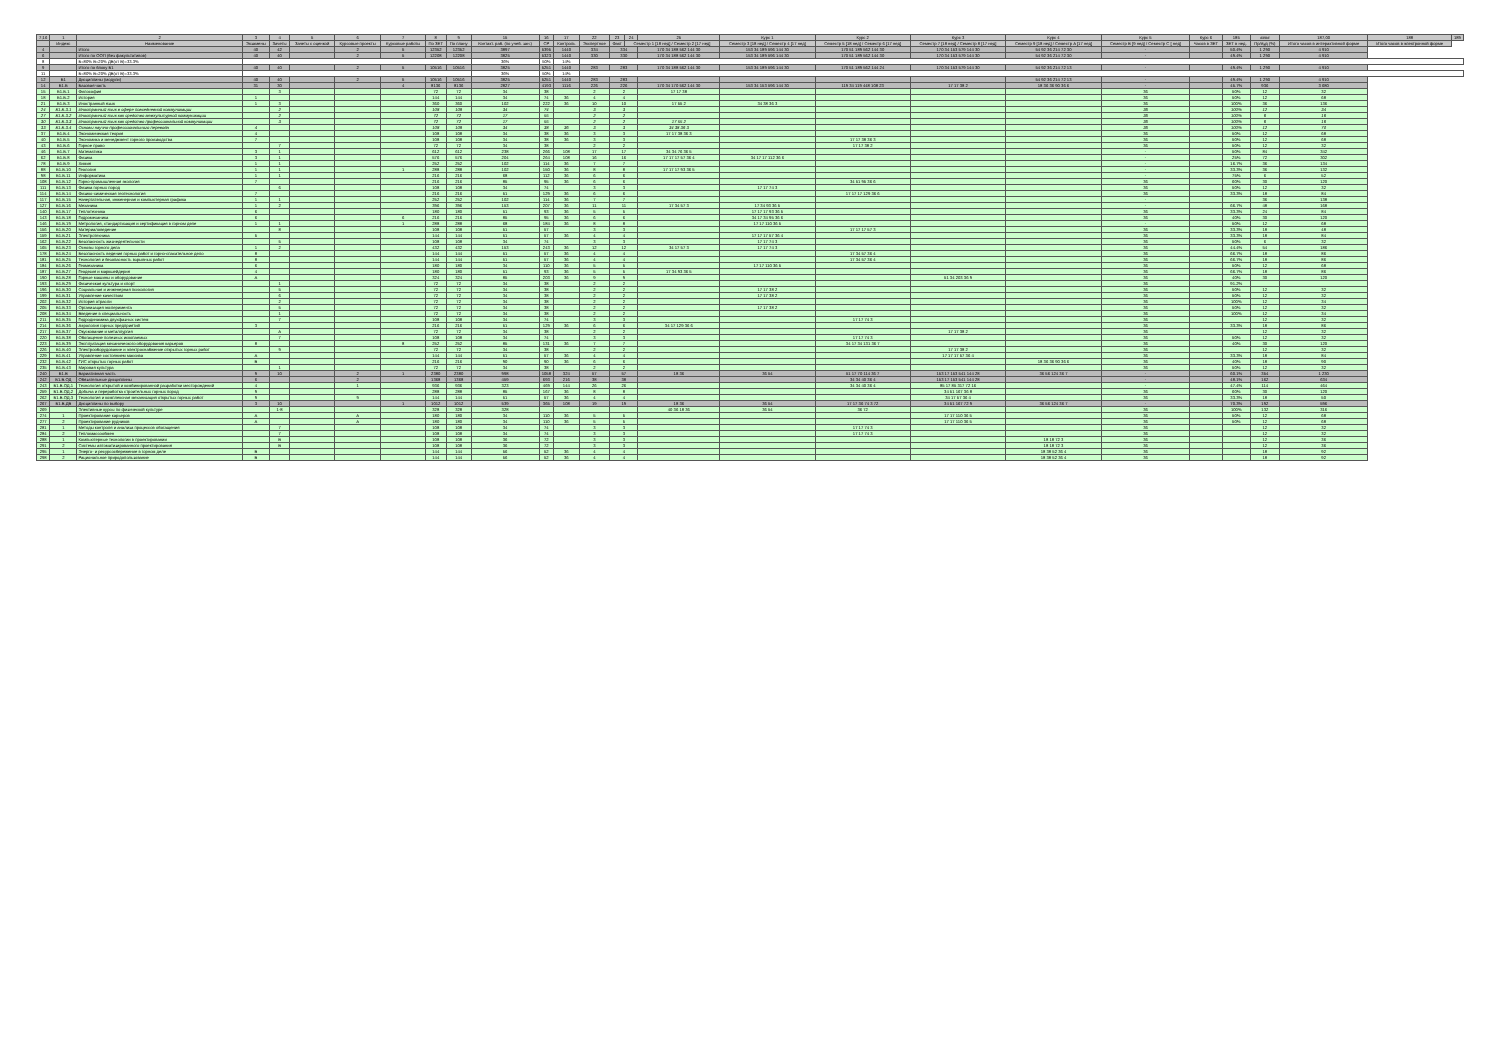| 7;16 | 1 | 2 | 3 | 4 | 5 | 6 | 7 | 8 | 9 | 15 | 16 | 17 | 22 | 23 | 24 | 25 | Курс 1 | Курс 2 | Курс 3 | Курс 4 | Курс 5 | Курс 6 | 185 | #### | 187,00 | 188 | 189 |
| --- | --- | --- | --- | --- | --- | --- | --- | --- | --- | --- | --- | --- | --- | --- | --- | --- | --- | --- | --- | --- | --- | --- | --- | --- | --- | --- | --- |
| | Индекс | Наименование | Экзамены | Зачеты | Зачеты с оценкой | Курсовые проекты | Курсовые работы | По ЗЕТ | По плану | Контакт. раб. (по учеб. зан.) | СР | Контроль | Экспертное | Факт | Семестр 1 [18 нед] / Семестр 2 [17 нед] | | Семестр 3 [18 нед] / Семестр 4 [17 нед] | Семестр 5 [18 нед] / Семестр 6 [17 нед] | Семестр 7 [18 нед] / Семестр 8 [17 нед] | Семестр 9 [18 нед] / Семестр A [17 нед] | Семестр B [9 нед] / Семестр C [ нед] | Часов в ЗЕТ | ЗЕТ в нед. | Пр/Ауд (%) | Итого часов в интерактивной форме | Итого часов в электронной форме | |
| 4 | | Итого | 40 | 42 | | 2 | 5 | 12352 | 12352 | 3897 | 5395 | 1440 | 334 | 334 | | 170 34 188 562 144 30 | 153 34 189 596 144 30 | 170 51 189 562 144 30 | 170 34 153 579 144 30 | 54 92 36 214 72 30 | - | | 50.4% | 1 290 | 4 910 | | |
| 6 | | Итого по ООП (без факультативов) | 40 | 40 | | 2 | 5 | 12208 | 12208 | 3825 | 5323 | 1440 | 330 | 330 | | 170 34 188 562 144 30 | 153 34 189 596 144 30 | 170 51 189 562 144 30 | 170 34 153 579 144 30 | 54 92 36 214 72 30 | - | | 49.4% | 1 290 | 4 910 | | |
| 8 | | Б=80% В=20% ДВ(от В)=33.3% | | | | | | | | 36% | 50% | 14% | | | | | | | | | | | | | | | |
| 9 | | Итого по блоку Б1 | 40 | 40 | | 2 | 5 | 10516 | 10516 | 3825 | 5251 | 1440 | 283 | 283 | | 170 34 188 562 144 30 | 153 34 189 596 144 30 | 170 51 189 562 144 24 | 170 34 153 579 144 30 | 54 92 36 214 72 13 | - | | 49.4% | 1 290 | 4 910 | | |
| 11 | | Б=80% В=20% ДВ(от В)=33.3% | | | | | | | | 36% | 50% | 14% | | | | | | | | | | | | | | | |
| 12 | Б1 | Дисциплины (модули) | 40 | 40 | | 2 | 5 | 10516 | 10516 | 3825 | 5251 | 1440 | 283 | 283 | | | | | | 54 92 36 214 72 13 | - | | 49.4% | 1 290 | 4 910 | | |
| 14 | Б1.Б | Базовая часть | 31 | 30 | | | 4 | 8136 | 8136 | 2827 | 4193 | 1116 | 226 | 226 | | 170 34 170 562 144 30 | 153 34 153 596 144 30 | 119 34 119 448 108 23 | 17 17 38 2 | 18 36 36 90 36 6 | - | | 45.7% | 936 | 3 680 | | |
| 15 | Б1.Б.1 | Философия | | 3 | | | | 72 | 72 | 34 | 38 | | 2 | 2 | | 17 17 38 | | | | | 36 | | 50% | 12 | 32 | | |
| 18 | Б1.Б.2 | История | 1 | | | | | 144 | 144 | 34 | 74 | 36 | 4 | 4 | | | | | | | 36 | | 50% | 12 | 68 | | |
| 21 | Б1.Б.3 | Иностранный язык | 1 | 3 | | | | 360 | 360 | 102 | 222 | 36 | 10 | 10 | | 17 55 2 | 34 38 36 3 | | | | 36 | | 100% | 36 | 136 | | |
| 24 | Б1.Б.3.1 | Иностранный язык в сфере повседневной коммуникации | | 2 | | | | 108 | 108 | 34 | 74 | | 3 | 3 | | | | | | | 36 | | 100% | 12 | 34 | | |
| 27 | Б1.Б.3.2 | Иностранный язык как средство межкультурной коммуникации | | 2 | | | | 72 | 72 | 17 | 55 | | 2 | 2 | | | | | | | 36 | | 100% | 6 | 16 | | |
| 30 | Б1.Б.3.3 | Иностранный язык как средство профессиональной коммуникации | | 3 | | | | 72 | 72 | 17 | 55 | | 2 | 2 | | 17 55 2 | | | | | 36 | | 100% | 6 | 16 | | |
| 33 | Б1.Б.3.4 | Основы научно-профессионального перевода | 4 | | | | | 108 | 108 | 34 | 38 | 36 | 3 | 3 | | 34 38 36 3 | | | | | 36 | | 100% | 12 | 70 | | |
| 37 | Б1.Б.4 | Экономическая теория | 4 | | | | | 108 | 108 | 34 | 38 | 36 | 3 | 3 | | 17 17 38 36 3 | | | | | 36 | | 50% | 12 | 68 | | |
| 40 | Б1.Б.5 | Экономика и менеджмент горного производства | 7 | | | | | 108 | 108 | 34 | 38 | 36 | 3 | 3 | | | | 17 17 38 36 3 | | | 36 | | 50% | 12 | 68 | | |
| 43 | Б1.Б.6 | Горное право | | 7 | | | | 72 | 72 | 34 | 38 | | 2 | 2 | | | | 17 17 38 2 | | | 36 | | 50% | 12 | 32 | | |
| 46 | Б1.Б.7 | Математика | 3 | 1 | | | | 612 | 612 | 238 | 266 | 108 | 17 | 17 | | 34 34 76 36 5 | | | | | - | | 50% | 84 | 342 | | |
| 62 | Б1.Б.8 | Физика | 3 | 1 | | | | 576 | 576 | 204 | 264 | 108 | 16 | 16 | | 17 17 17 57 36 4 | 34 17 17 112 36 6 | | | | - | | 25% | 72 | 302 | | |
| 78 | Б1.Б.9 | Химия | 1 | 1 | | | | 252 | 252 | 102 | 114 | 36 | 7 | 7 | | | | | | | - | | 16.7% | 36 | 134 | | |
| 88 | Б1.Б.10 | Геология | 1 | 1 | | | 1 | 288 | 288 | 102 | 150 | 36 | 8 | 8 | | 17 17 17 93 36 5 | | | | | - | | 33.3% | 36 | 132 | | |
| 98 | Б1.Б.11 | Информатика | 1 | 1 | | | | 216 | 216 | 68 | 112 | 36 | 6 | 6 | | | | | | | - | | 75% | 6 | 52 | | |
| 108 | Б1.Б.12 | Горно-промышленная экология | 7 | | | | | 216 | 216 | 85 | 95 | 36 | 6 | 6 | | | | 34 51 95 36 6 | | | 36 | | 60% | 30 | 120 | | |
| 111 | Б1.Б.13 | Физика горных пород | | 6 | | | | 108 | 108 | 34 | 74 | | 3 | 3 | | | 17 17 74 3 | | | | 36 | | 50% | 12 | 32 | | |
| 114 | Б1.Б.14 | Физико-химическая геотехнология | 7 | | | | | 216 | 216 | 51 | 129 | 36 | 6 | 6 | | | | 17 17 17 129 36 6 | | | 36 | | 33.3% | 18 | 84 | | |
| 117 | Б1.Б.15 | Начертательная, инженерная и компьютерная графика | 1 | 1 | | | | 252 | 252 | 102 | 114 | 36 | 7 | 7 | | | | | | | - | | | 36 | 138 | | |
| 127 | Б1.Б.16 | Механика | 1 | 2 | | | | 396 | 396 | 153 | 207 | 36 | 11 | 11 | | 17 34 57 3 | 17 34 93 36 5 | | | | - | | 66.7% | 48 | 168 | | |
| 140 | Б1.Б.17 | Теплотехника | 6 | | | | | 180 | 180 | 51 | 93 | 36 | 5 | 5 | | | 17 17 17 93 36 5 | | | | 36 | | 33.3% | 24 | 84 | | |
| 143 | Б1.Б.18 | Гидромеханика | 6 | | | | 6 | 216 | 216 | 85 | 95 | 36 | 6 | 6 | | | 34 17 34 95 36 6 | | | | 36 | | 40% | 30 | 120 | | |
| 146 | Б1.Б.19 | Метрология, стандартизация и сертификация в горном деле | 1 | 1 | | | 1 | 288 | 288 | 68 | 184 | 36 | 8 | 8 | | | 17 17 110 36 5 | | | | - | | 50% | 12 | 68 | | |
| 156 | Б1.Б.20 | Материаловедение | | 8 | | | | 108 | 108 | 51 | 57 | | 3 | 3 | | | | 17 17 17 57 3 | | | 36 | | 33.3% | 18 | 48 | | |
| 159 | Б1.Б.21 | Электротехника | 5 | | | | | 144 | 144 | 51 | 57 | 36 | 4 | 4 | | | 17 17 17 57 36 4 | | | | 36 | | 33.3% | 18 | 84 | | |
| 162 | Б1.Б.22 | Безопасность жизнедеятельности | | 5 | | | | 108 | 108 | 34 | 74 | | 3 | 3 | | | 17 17 74 3 | | | | 36 | | 50% | 6 | 32 | | |
| 165 | Б1.Б.23 | Основы горного дела | 1 | 2 | | | | 432 | 432 | 153 | 243 | 36 | 12 | 12 | | 34 17 57 3 | 17 17 74 3 | | | | 36 | | 44.4% | 54 | 186 | | |
| 178 | Б1.Б.24 | Безопасность ведения горных работ и горно-спасательное дело | 8 | | | | | 144 | 144 | 51 | 57 | 36 | 4 | 4 | | | | 17 34 57 36 4 | | | 36 | | 66.7% | 18 | 86 | | |
| 181 | Б1.Б.25 | Технология и безопасность взрывных работ | 8 | | | | | 144 | 144 | 51 | 57 | 36 | 4 | 4 | | | | 17 34 57 36 4 | | | 36 | | 66.7% | 18 | 86 | | |
| 184 | Б1.Б.26 | Геомеханика | 6 | | | | | 180 | 180 | 34 | 110 | 36 | 5 | 5 | | | 17 17 110 36 5 | | | | 36 | | 50% | 12 | 68 | | |
| 187 | Б1.Б.27 | Геодезия и маркшейдерия | 4 | | | | | 180 | 180 | 51 | 93 | 36 | 5 | 5 | | 17 34 93 36 5 | | | | | 36 | | 66.7% | 18 | 86 | | |
| 190 | Б1.Б.28 | Горные машины и оборудование | A | | | | | 324 | 324 | 85 | 203 | 36 | 9 | 9 | | | | | 51 34 203 36 9 | | 36 | | 40% | 30 | 120 | | |
| 193 | Б1.Б.29 | Физическая культура и спорт | | 1 | | | | 72 | 72 | 34 | 38 | | 2 | 2 | | | | | | | 36 | | 91.2% | | | | |
| 196 | Б1.Б.30 | Социальная и инженерная психология | | 5 | | | | 72 | 72 | 34 | 38 | | 2 | 2 | | | 17 17 38 2 | | | | 36 | | 50% | 12 | 32 | | |
| 199 | Б1.Б.31 | Управление качеством | | 6 | | | | 72 | 72 | 34 | 38 | | 2 | 2 | | | 17 17 38 2 | | | | 36 | | 50% | 12 | 32 | | |
| 202 | Б1.Б.32 | История отрасли | | 2 | | | | 72 | 72 | 34 | 38 | | 2 | 2 | | | | | | | 36 | | 100% | 12 | 34 | | |
| 205 | Б1.Б.33 | Организация эксперимента | | 5 | | | | 72 | 72 | 34 | 38 | | 2 | 2 | | | 17 17 38 2 | | | | 36 | | 50% | 12 | 32 | | |
| 208 | Б1.Б.34 | Введение в специальность | | 1 | | | | 72 | 72 | 34 | 38 | | 2 | 2 | | | | | | | 36 | | 100% | 12 | 34 | | |
| 211 | Б1.Б.35 | Гидродинамика двухфазных систем | | 7 | | | | 108 | 108 | 34 | 74 | | 3 | 3 | | | | 17 17 74 3 | | | 36 | | | 12 | 32 | | |
| 214 | Б1.Б.36 | Аэрология горных предприятий | 3 | | | | | 216 | 216 | 51 | 129 | 36 | 6 | 6 | | 34 17 129 36 6 | | | | | 36 | | 33.3% | 18 | 86 | | |
| 217 | Б1.Б.37 | Окускование и металлургия | | A | | | | 72 | 72 | 34 | 38 | | 2 | 2 | | | | | 17 17 38 2 | | 36 | | | 12 | 32 | | |
| 220 | Б1.Б.38 | Обогащение полезных ископаемых | | 7 | | | | 108 | 108 | 34 | 74 | | 3 | 3 | | | | 17 17 74 3 | | | 36 | | 50% | 12 | 32 | | |
| 223 | Б1.Б.39 | Эксплуатация механического оборудования карьеров | 8 | | | | 8 | 252 | 252 | 85 | 131 | 36 | 7 | 7 | | | | 34 17 34 131 36 7 | | | 36 | | 40% | 30 | 120 | | |
| 226 | Б1.Б.40 | Электрооборудование и электроснабжение открытых горных работ | | 9 | | | | 72 | 72 | 34 | 38 | | 2 | 2 | | | | | 17 17 38 2 | | 36 | | | 12 | 32 | | |
| 229 | Б1.Б.41 | Управление состоянием массива | A | | | | | 144 | 144 | 51 | 57 | 36 | 4 | 4 | | | | | 17 17 17 57 36 4 | | 36 | | 33.3% | 18 | 84 | | |
| 232 | Б1.Б.42 | ГИС открытых горных работ | B | | | | | 216 | 216 | 90 | 90 | 36 | 6 | 6 | | | | | | 18 36 36 90 36 6 | 36 | | 40% | 18 | 90 | | |
| 235 | Б1.Б.43 | Мировая культура | | 1 | | | | 72 | 72 | 34 | 38 | | 2 | 2 | | | | | | | 36 | | 50% | 12 | 32 | | |
| 240 | Б1.В | Вариативная часть | 9 | 10 | | 2 | 1 | 2380 | 2380 | 998 | 1058 | 324 | 57 | 57 | | 18 36 | 36 54 | 51 17 70 114 36 7 | 153 17 153 541 144 28 | 36 56 124 36 7 | - | | 60.1% | 354 | 1 230 | | |
| 242 | Б1.В.ОД | Обязательные дисциплины | 6 | | | 2 | | 1368 | 1368 | 459 | 693 | 216 | 38 | 38 | | | | 34 34 40 36 4 | 153 17 153 541 144 28 | | - | | 48.1% | 162 | 634 | | |
| 243 | Б1.В.ОД.1 | Технология открытой и комбинированной разработки месторождений | 4 | | | 1 | | 936 | 936 | 323 | 469 | 144 | 26 | 26 | | | | 34 34 40 36 4 | 85 17 85 317 72 16 | | - | | 47.4% | 114 | 464 | | |
| 259 | Б1.В.ОД.2 | Добыча и переработка строительных горных пород | 9 | | | | | 288 | 288 | 85 | 167 | 36 | 8 | 8 | | | | | 34 51 167 36 8 | | 36 | | 60% | 30 | 120 | | |
| 262 | Б1.В.ОД.3 | Технология и комплексная механизация открытых горных работ | 9 | | | 9 | | 144 | 144 | 51 | 57 | 36 | 4 | 4 | | | | | 34 17 57 36 4 | | 36 | | 33.3% | 18 | 50 | | |
| 267 | Б1.В.ДВ | Дисциплины по выбору | 3 | 10 | | | 1 | 1012 | 1012 | 539 | 365 | 108 | 19 | 19 | | 18 36 | 36 54 | 17 17 36 74 3 72 | 34 51 167 72 9 | 36 56 124 36 7 | - | | 70.3% | 192 | 596 | | |
| 269 | | Элективные курсы по физической культуре | | 1-8 | | | | 328 | 328 | 328 | | | | | | 40 36 18 36 | 36 54 | 36 72 | | | 36 | | 100% | 132 | 316 | | |
| 274 | 1 | Проектирование карьеров | A | | | A | | 180 | 180 | 34 | 110 | 36 | 5 | 5 | | | | | 17 17 110 36 5 | | 36 | | 50% | 12 | 68 | | |
| 277 | 2 | Проектирование рудников | A | | | A | | 180 | 180 | 34 | 110 | 36 | 5 | 5 | | | | | 17 17 110 36 5 | | 36 | | 50% | 12 | 68 | | |
| 281 | 1 | Методы контроля и анализа процессов обогащения | | 7 | | | | 108 | 108 | 34 | 74 | | 3 | 3 | | | | 17 17 74 3 | | | 36 | | | 12 | 32 | | |
| 284 | 2 | Тепломассообмен | | 7 | | | | 108 | 108 | 34 | 74 | | 3 | 3 | | | | 17 17 74 3 | | | 36 | | | 12 | 32 | | |
| 288 | 1 | Компьютерные технологии в проектировании | | B | | | | 108 | 108 | 36 | 72 | | 3 | 3 | | | | | | 18 18 72 3 | 36 | | | 12 | 36 | | |
| 291 | 2 | Системы автоматизированного проектирования | | B | | | | 108 | 108 | 36 | 72 | | 3 | 3 | | | | | | 18 18 72 3 | 36 | | | 12 | 36 | | |
| 295 | 1 | Энерго- и ресурсосбережение в горном деле | B | | | | | 144 | 144 | 56 | 52 | 36 | 4 | 4 | | | | | | 18 38 52 36 4 | 36 | | | 18 | 92 | | |
| 298 | 2 | Рациональное природопользование | B | | | | | 144 | 144 | 56 | 52 | 36 | 4 | 4 | | | | | | 18 38 52 36 4 | 36 | | | 18 | 92 | | |